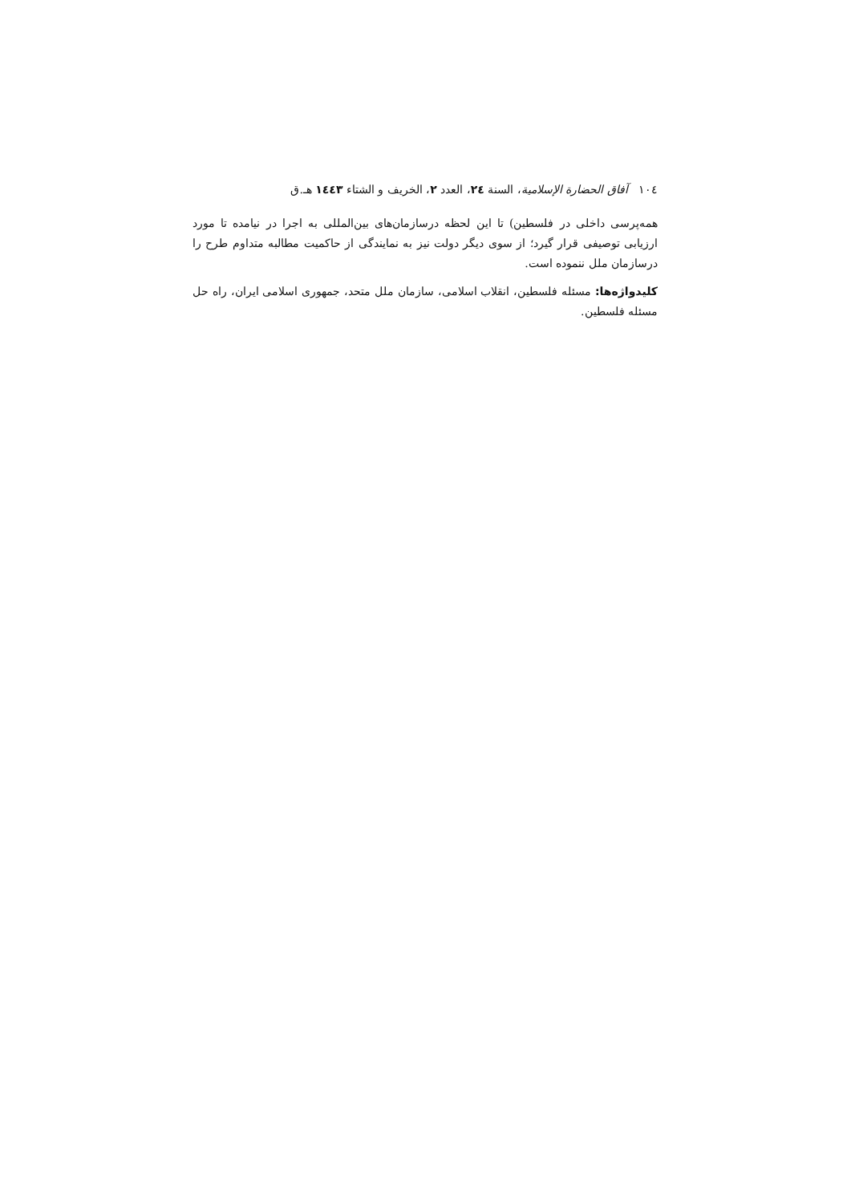١٠٤ آفاق الحضارة الإسلامية، السنة ٢٤، العدد ٢، الخريف و الشتاء ١٤٤٣ هـ.ق
همه‌پرسی داخلی در فلسطین) تا این لحظه درسازمان‌های بین‌المللی به اجرا در نیامده تا مورد ارزیابی توصیفی قرار گیرد؛ از سوی دیگر دولت نیز به نمایندگی از حاکمیت مطالبه متداوم طرح را درسازمان ملل ننموده است.
کلیدواژه‌ها: مسئله فلسطین، انقلاب اسلامی، سازمان ملل متحد، جمهوری اسلامی ایران، راه حل مسئله فلسطین.